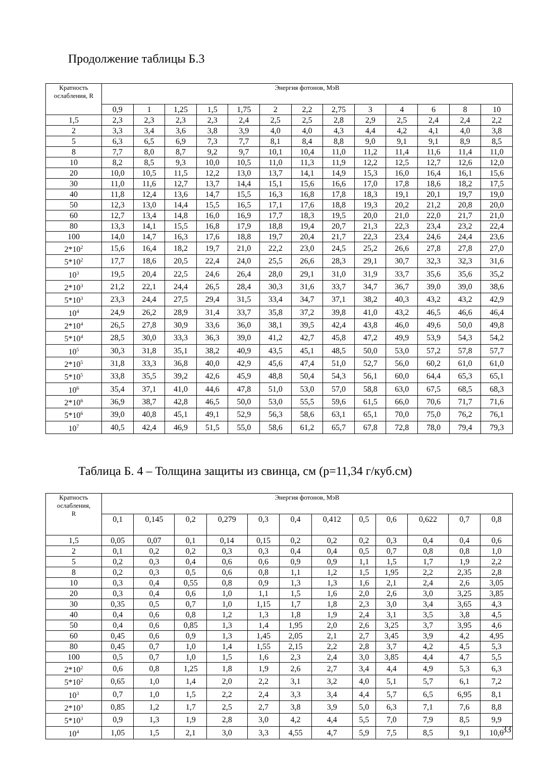Продолжение таблицы Б.3
| Кратность ослабления, R | Энергия фотонов, МэВ | | | | | | | | | | | | |
| --- | --- | --- | --- | --- | --- | --- | --- | --- | --- | --- | --- | --- | --- |
| | 0,9 | 1 | 1,25 | 1,5 | 1,75 | 2 | 2,2 | 2,75 | 3 | 4 | 6 | 8 | 10 |
| 1,5 | 2,3 | 2,3 | 2,3 | 2,3 | 2,4 | 2,5 | 2,5 | 2,8 | 2,9 | 2,5 | 2,4 | 2,4 | 2,2 |
| 2 | 3,3 | 3,4 | 3,6 | 3,8 | 3,9 | 4,0 | 4,0 | 4,3 | 4,4 | 4,2 | 4,1 | 4,0 | 3,8 |
| 5 | 6,3 | 6,5 | 6,9 | 7,3 | 7,7 | 8,1 | 8,4 | 8,8 | 9,0 | 9,1 | 9,1 | 8,9 | 8,5 |
| 8 | 7,7 | 8,0 | 8,7 | 9,2 | 9,7 | 10,1 | 10,4 | 11,0 | 11,2 | 11,4 | 11,6 | 11,4 | 11,0 |
| 10 | 8,2 | 8,5 | 9,3 | 10,0 | 10,5 | 11,0 | 11,3 | 11,9 | 12,2 | 12,5 | 12,7 | 12,6 | 12,0 |
| 20 | 10,0 | 10,5 | 11,5 | 12,2 | 13,0 | 13,7 | 14,1 | 14,9 | 15,3 | 16,0 | 16,4 | 16,1 | 15,6 |
| 30 | 11,0 | 11,6 | 12,7 | 13,7 | 14,4 | 15,1 | 15,6 | 16,6 | 17,0 | 17,8 | 18,6 | 18,2 | 17,5 |
| 40 | 11,8 | 12,4 | 13,6 | 14,7 | 15,5 | 16,3 | 16,8 | 17,8 | 18,3 | 19,1 | 20,1 | 19,7 | 19,0 |
| 50 | 12,3 | 13,0 | 14,4 | 15,5 | 16,5 | 17,1 | 17,6 | 18,8 | 19,3 | 20,2 | 21,2 | 20,8 | 20,0 |
| 60 | 12,7 | 13,4 | 14,8 | 16,0 | 16,9 | 17,7 | 18,3 | 19,5 | 20,0 | 21,0 | 22,0 | 21,7 | 21,0 |
| 80 | 13,3 | 14,1 | 15,5 | 16,8 | 17,9 | 18,8 | 19,4 | 20,7 | 21,3 | 22,3 | 23,4 | 23,2 | 22,4 |
| 100 | 14,0 | 14,7 | 16,3 | 17,6 | 18,8 | 19,7 | 20,4 | 21,7 | 22,3 | 23,4 | 24,6 | 24,4 | 23,6 |
| 2*10<sup>2</sup> | 15,6 | 16,4 | 18,2 | 19,7 | 21,0 | 22,2 | 23,0 | 24,5 | 25,2 | 26,6 | 27,8 | 27,8 | 27,0 |
| 5*10<sup>2</sup> | 17,7 | 18,6 | 20,5 | 22,4 | 24,0 | 25,5 | 26,6 | 28,3 | 29,1 | 30,7 | 32,3 | 32,3 | 31,6 |
| 10<sup>3</sup> | 19,5 | 20,4 | 22,5 | 24,6 | 26,4 | 28,0 | 29,1 | 31,0 | 31,9 | 33,7 | 35,6 | 35,6 | 35,2 |
| 2*10<sup>3</sup> | 21,2 | 22,1 | 24,4 | 26,5 | 28,4 | 30,3 | 31,6 | 33,7 | 34,7 | 36,7 | 39,0 | 39,0 | 38,6 |
| 5*10<sup>3</sup> | 23,3 | 24,4 | 27,5 | 29,4 | 31,5 | 33,4 | 34,7 | 37,1 | 38,2 | 40,3 | 43,2 | 43,2 | 42,9 |
| 10<sup>4</sup> | 24,9 | 26,2 | 28,9 | 31,4 | 33,7 | 35,8 | 37,2 | 39,8 | 41,0 | 43,2 | 46,5 | 46,6 | 46,4 |
| 2*10<sup>4</sup> | 26,5 | 27,8 | 30,9 | 33,6 | 36,0 | 38,1 | 39,5 | 42,4 | 43,8 | 46,0 | 49,6 | 50,0 | 49,8 |
| 5*10<sup>4</sup> | 28,5 | 30,0 | 33,3 | 36,3 | 39,0 | 41,2 | 42,7 | 45,8 | 47,2 | 49,9 | 53,9 | 54,3 | 54,2 |
| 10<sup>5</sup> | 30,3 | 31,8 | 35,1 | 38,2 | 40,9 | 43,5 | 45,1 | 48,5 | 50,0 | 53,0 | 57,2 | 57,8 | 57,7 |
| 2*10<sup>5</sup> | 31,8 | 33,3 | 36,8 | 40,0 | 42,9 | 45,6 | 47,4 | 51,0 | 52,7 | 56,0 | 60,2 | 61,0 | 61,0 |
| 5*10<sup>5</sup> | 33,8 | 35,5 | 39,2 | 42,6 | 45,9 | 48,8 | 50,4 | 54,3 | 56,1 | 60,0 | 64,4 | 65,3 | 65,1 |
| 10<sup>6</sup> | 35,4 | 37,1 | 41,0 | 44,6 | 47,8 | 51,0 | 53,0 | 57,0 | 58,8 | 63,0 | 67,5 | 68,5 | 68,3 |
| 2*10<sup>6</sup> | 36,9 | 38,7 | 42,8 | 46,5 | 50,0 | 53,0 | 55,5 | 59,6 | 61,5 | 66,0 | 70,6 | 71,7 | 71,6 |
| 5*10<sup>6</sup> | 39,0 | 40,8 | 45,1 | 49,1 | 52,9 | 56,3 | 58,6 | 63,1 | 65,1 | 70,0 | 75,0 | 76,2 | 76,1 |
| 10<sup>7</sup> | 40,5 | 42,4 | 46,9 | 51,5 | 55,0 | 58,6 | 61,2 | 65,7 | 67,8 | 72,8 | 78,0 | 79,4 | 79,3 |
Таблица Б. 4 – Толщина защиты из свинца, см (р=11,34 г/куб.см)
| Кратность ослабления, R | Энергия фотонов, МэВ | | | | | | | | | | | |
| --- | --- | --- | --- | --- | --- | --- | --- | --- | --- | --- | --- | --- |
| | 0,1 | 0,145 | 0,2 | 0,279 | 0,3 | 0,4 | 0,412 | 0,5 | 0,6 | 0,622 | 0,7 | 0,8 |
| 1,5 | 0,05 | 0,07 | 0,1 | 0,14 | 0,15 | 0,2 | 0,2 | 0,2 | 0,3 | 0,4 | 0,4 | 0,6 |
| 2 | 0,1 | 0,2 | 0,2 | 0,3 | 0,3 | 0,4 | 0,4 | 0,5 | 0,7 | 0,8 | 0,8 | 1,0 |
| 5 | 0,2 | 0,3 | 0,4 | 0,6 | 0,6 | 0,9 | 0,9 | 1,1 | 1,5 | 1,7 | 1,9 | 2,2 |
| 8 | 0,2 | 0,3 | 0,5 | 0,6 | 0,8 | 1,1 | 1,2 | 1,5 | 1,95 | 2,2 | 2,35 | 2,8 |
| 10 | 0,3 | 0,4 | 0,55 | 0,8 | 0,9 | 1,3 | 1,3 | 1,6 | 2,1 | 2,4 | 2,6 | 3,05 |
| 20 | 0,3 | 0,4 | 0,6 | 1,0 | 1,1 | 1,5 | 1,6 | 2,0 | 2,6 | 3,0 | 3,25 | 3,85 |
| 30 | 0,35 | 0,5 | 0,7 | 1,0 | 1,15 | 1,7 | 1,8 | 2,3 | 3,0 | 3,4 | 3,65 | 4,3 |
| 40 | 0,4 | 0,6 | 0,8 | 1,2 | 1,3 | 1,8 | 1,9 | 2,4 | 3,1 | 3,5 | 3,8 | 4,5 |
| 50 | 0,4 | 0,6 | 0,85 | 1,3 | 1,4 | 1,95 | 2,0 | 2,6 | 3,25 | 3,7 | 3,95 | 4,6 |
| 60 | 0,45 | 0,6 | 0,9 | 1,3 | 1,45 | 2,05 | 2,1 | 2,7 | 3,45 | 3,9 | 4,2 | 4,95 |
| 80 | 0,45 | 0,7 | 1,0 | 1,4 | 1,55 | 2,15 | 2,2 | 2,8 | 3,7 | 4,2 | 4,5 | 5,3 |
| 100 | 0,5 | 0,7 | 1,0 | 1,5 | 1,6 | 2,3 | 2,4 | 3,0 | 3,85 | 4,4 | 4,7 | 5,5 |
| 2*10<sup>2</sup> | 0,6 | 0,8 | 1,25 | 1,8 | 1,9 | 2,6 | 2,7 | 3,4 | 4,4 | 4,9 | 5,3 | 6,3 |
| 5*10<sup>2</sup> | 0,65 | 1,0 | 1,4 | 2,0 | 2,2 | 3,1 | 3,2 | 4,0 | 5,1 | 5,7 | 6,1 | 7,2 |
| 10<sup>3</sup> | 0,7 | 1,0 | 1,5 | 2,2 | 2,4 | 3,3 | 3,4 | 4,4 | 5,7 | 6,5 | 6,95 | 8,1 |
| 2*10<sup>3</sup> | 0,85 | 1,2 | 1,7 | 2,5 | 2,7 | 3,8 | 3,9 | 5,0 | 6,3 | 7,1 | 7,6 | 8,8 |
| 5*10<sup>3</sup> | 0,9 | 1,3 | 1,9 | 2,8 | 3,0 | 4,2 | 4,4 | 5,5 | 7,0 | 7,9 | 8,5 | 9,9 |
| 10<sup>4</sup> | 1,05 | 1,5 | 2,1 | 3,0 | 3,3 | 4,55 | 4,7 | 5,9 | 7,5 | 8,5 | 9,1 | 10,6 |
33